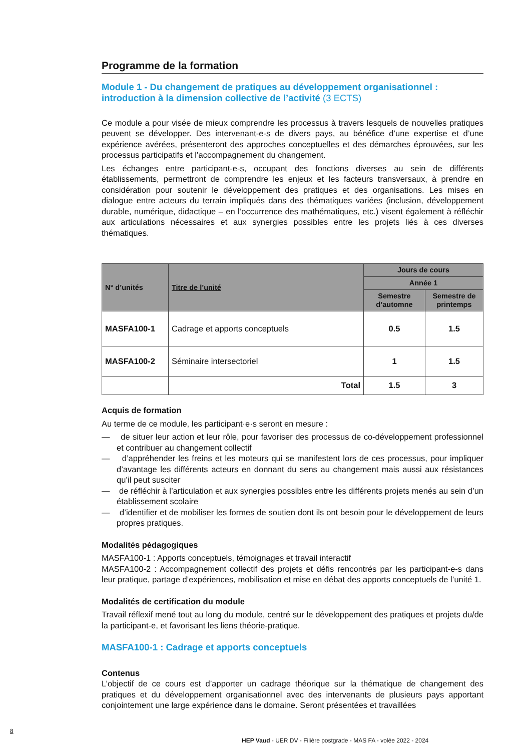Programme de la formation
Module 1 - Du changement de pratiques au développement organisationnel : introduction à la dimension collective de l’activité (3 ECTS)
Ce module a pour visée de mieux comprendre les processus à travers lesquels de nouvelles pratiques peuvent se développer. Des intervenant-e-s de divers pays, au bénéfice d’une expertise et d’une expérience avérées, présenteront des approches conceptuelles et des démarches éprouvées, sur les processus participatifs et l’accompagnement du changement.
Les échanges entre participant-e-s, occupant des fonctions diverses au sein de différents établissements, permettront de comprendre les enjeux et les facteurs transversaux, à prendre en considération pour soutenir le développement des pratiques et des organisations. Les mises en dialogue entre acteurs du terrain impliqués dans des thématiques variées (inclusion, développement durable, numérique, didactique – en l’occurrence des mathématiques, etc.) visent également à réfléchir aux articulations nécessaires et aux synergies possibles entre les projets liés à ces diverses thématiques.
| N° d’unités | Titre de l’unité | Jours de cours | |
| --- | --- | --- | --- |
| | | Année 1 | |
| | | Semestre d’automne | Semestre de printemps |
| MASFA100-1 | Cadrage et apports conceptuels | 0.5 | 1.5 |
| MASFA100-2 | Séminaire intersectoriel | 1 | 1.5 |
| | Total | 1.5 | 3 |
Acquis de formation
Au terme de ce module, les participant·e·s seront en mesure :
— de situer leur action et leur rôle, pour favoriser des processus de co-développement professionnel et contribuer au changement collectif
— d’appréhender les freins et les moteurs qui se manifestent lors de ces processus, pour impliquer d’avantage les différents acteurs en donnant du sens au changement mais aussi aux résistances qu’il peut susciter
— de réfléchir à l’articulation et aux synergies possibles entre les différents projets menés au sein d’un établissement scolaire
— d’identifier et de mobiliser les formes de soutien dont ils ont besoin pour le développement de leurs propres pratiques.
Modalités pédagogiques
MASFA100-1 : Apports conceptuels, témoignages et travail interactif
MASFA100-2 : Accompagnement collectif des projets et défis rencontrés par les participant-e-s dans leur pratique, partage d’expériences, mobilisation et mise en débat des apports conceptuels de l’unité 1.
Modalités de certification du module
Travail réflexif mené tout au long du module, centré sur le développement des pratiques et projets du/de la participant-e, et favorisant les liens théorie-pratique.
MASFA100-1 : Cadrage et apports conceptuels
Contenus
L’objectif de ce cours est d’apporter un cadrage théorique sur la thématique de changement des pratiques et du développement organisationnel avec des intervenants de plusieurs pays apportant conjointement une large expérience dans le domaine. Seront présentées et travaillées
8
HEP Vaud - UER DV - Filière postgrade - MAS FA - volée 2022 - 2024